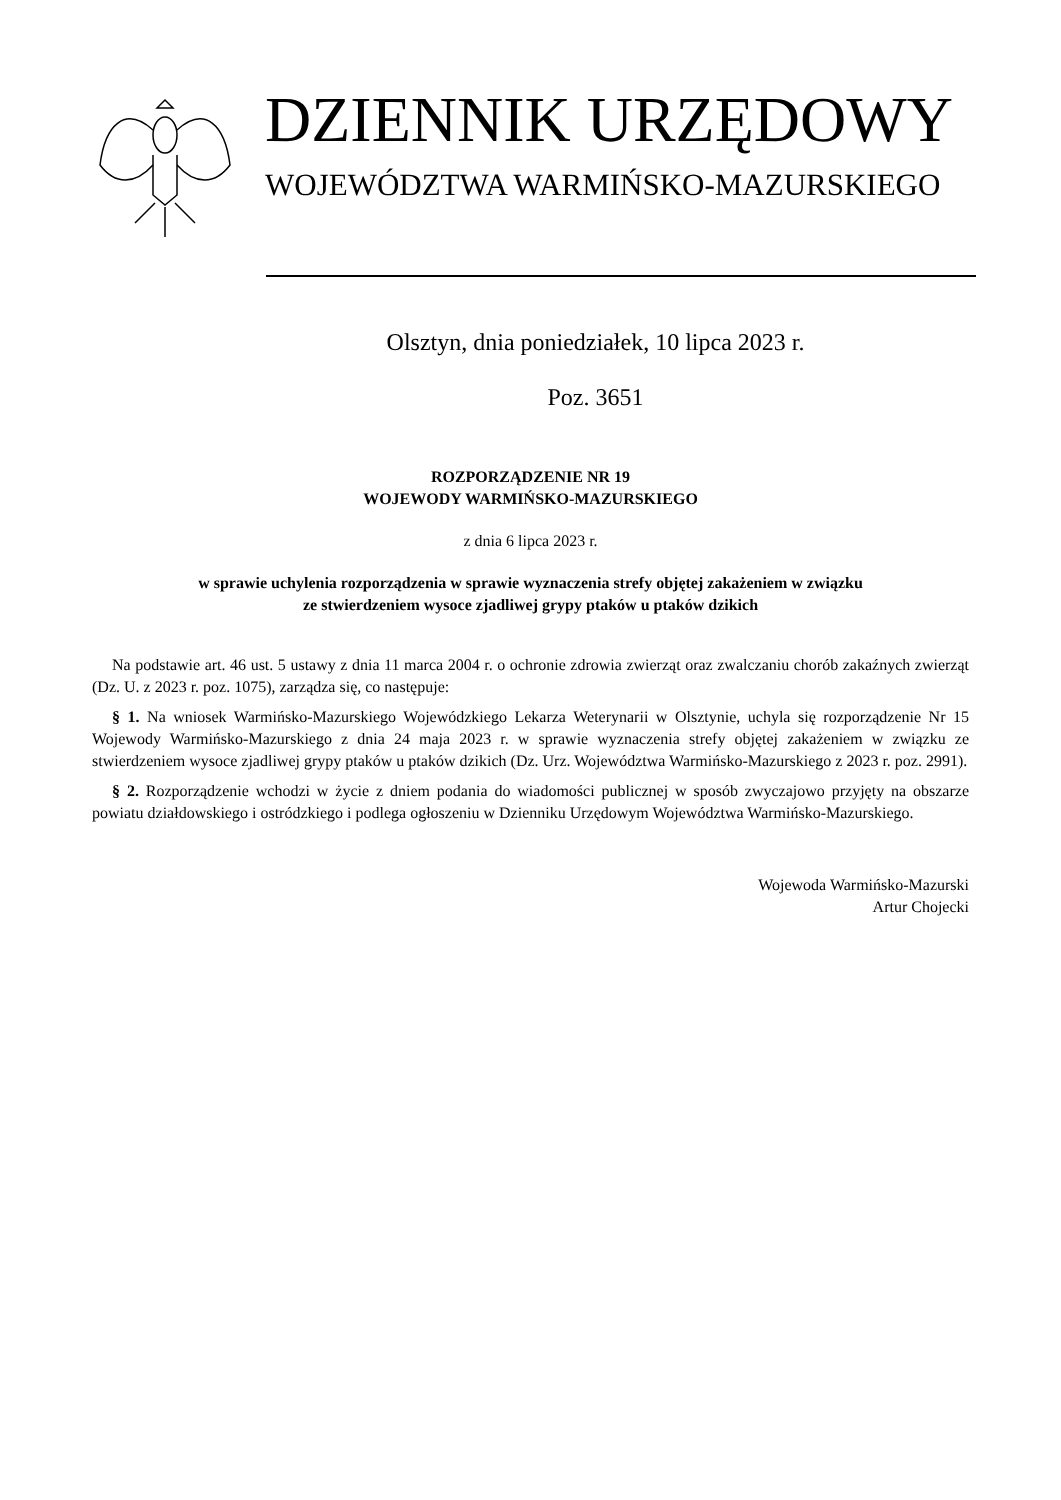DZIENNIK URZĘDOWY
WOJEWÓDZTWA WARMIŃSKO-MAZURSKIEGO
Olsztyn, dnia poniedziałek, 10 lipca 2023 r.
Poz. 3651
ROZPORZĄDZENIE NR 19
WOJEWODY WARMIŃSKO-MAZURSKIEGO
z dnia 6 lipca 2023 r.
w sprawie uchylenia rozporządzenia w sprawie wyznaczenia strefy objętej zakażeniem w związku
ze stwierdzeniem wysoce zjadliwej grypy ptaków u ptaków dzikich
Na podstawie art. 46 ust. 5 ustawy z dnia 11 marca 2004 r. o ochronie zdrowia zwierząt oraz zwalczaniu chorób zakaźnych zwierząt (Dz. U. z 2023 r. poz. 1075), zarządza się, co następuje:
§ 1. Na wniosek Warmińsko-Mazurskiego Wojewódzkiego Lekarza Weterynarii w Olsztynie, uchyla się rozporządzenie Nr 15 Wojewody Warmińsko-Mazurskiego z dnia 24 maja 2023 r. w sprawie wyznaczenia strefy objętej zakażeniem w związku ze stwierdzeniem wysoce zjadliwej grypy ptaków u ptaków dzikich (Dz. Urz. Województwa Warmińsko-Mazurskiego z 2023 r. poz. 2991).
§ 2. Rozporządzenie wchodzi w życie z dniem podania do wiadomości publicznej w sposób zwyczajowo przyjęty na obszarze powiatu działdowskiego i ostródzkiego i podlega ogłoszeniu w Dzienniku Urzędowym Województwa Warmińsko-Mazurskiego.
Wojewoda Warmińsko-Mazurski
Artur Chojecki